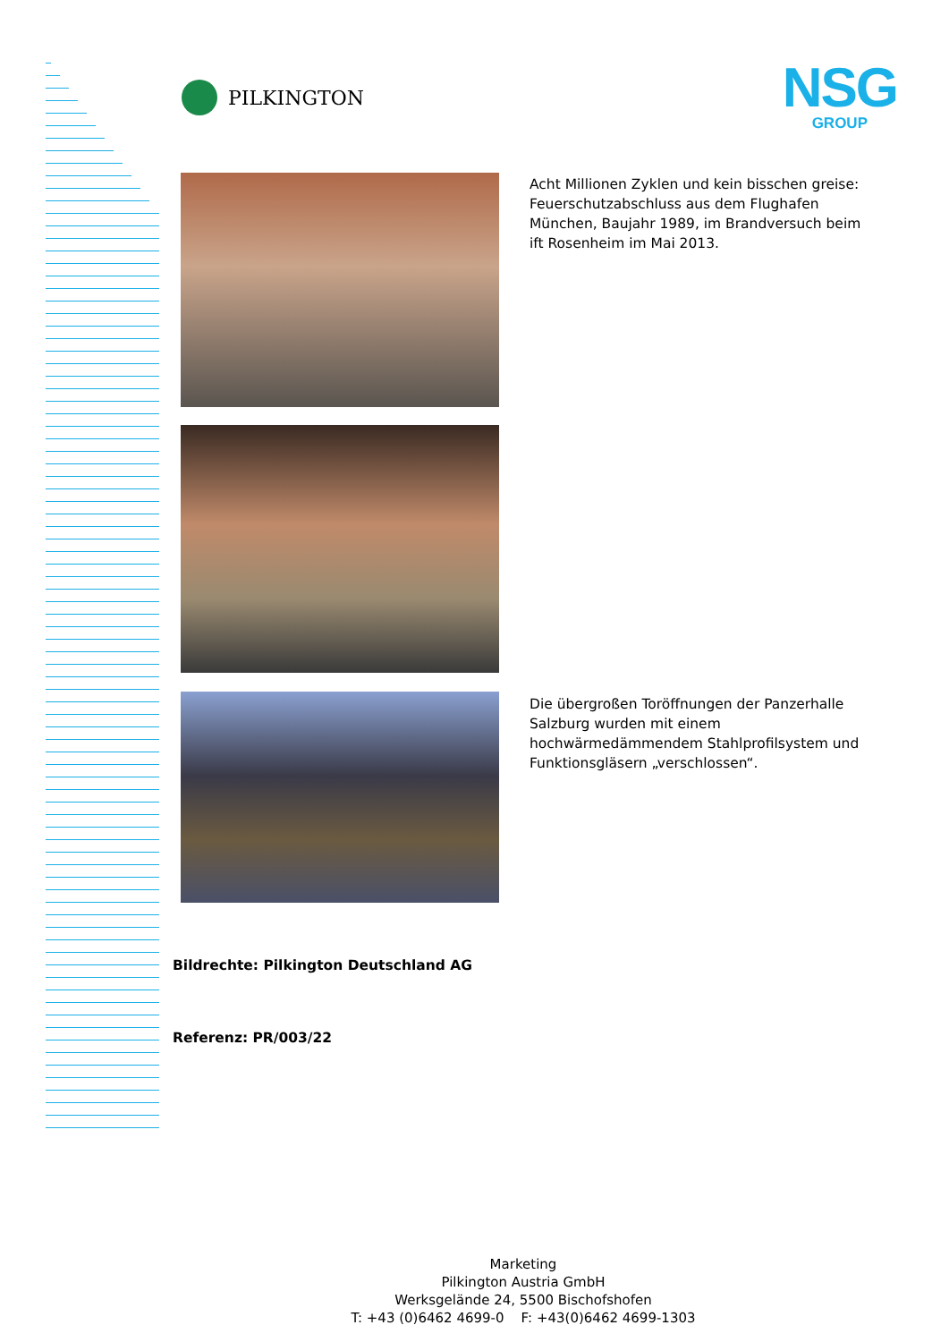PILKINGTON
NSG
GROUP
Acht Millionen Zyklen und kein bisschen greise: Feuerschutzabschluss aus dem Flughafen München, Baujahr 1989, im Brandversuch beim ift Rosenheim im Mai 2013.
Die übergroßen Toröffnungen der Panzerhalle Salzburg wurden mit einem hochwärmedämmendem Stahlprofilsystem und Funktionsgläsern „verschlossen“.
Bildrechte: Pilkington Deutschland AG
Referenz: PR/003/22
Marketing
Pilkington Austria GmbH
Werksgelände 24, 5500 Bischofshofen
T: +43 (0)6462 4699-0 F: +43(0)6462 4699-1303